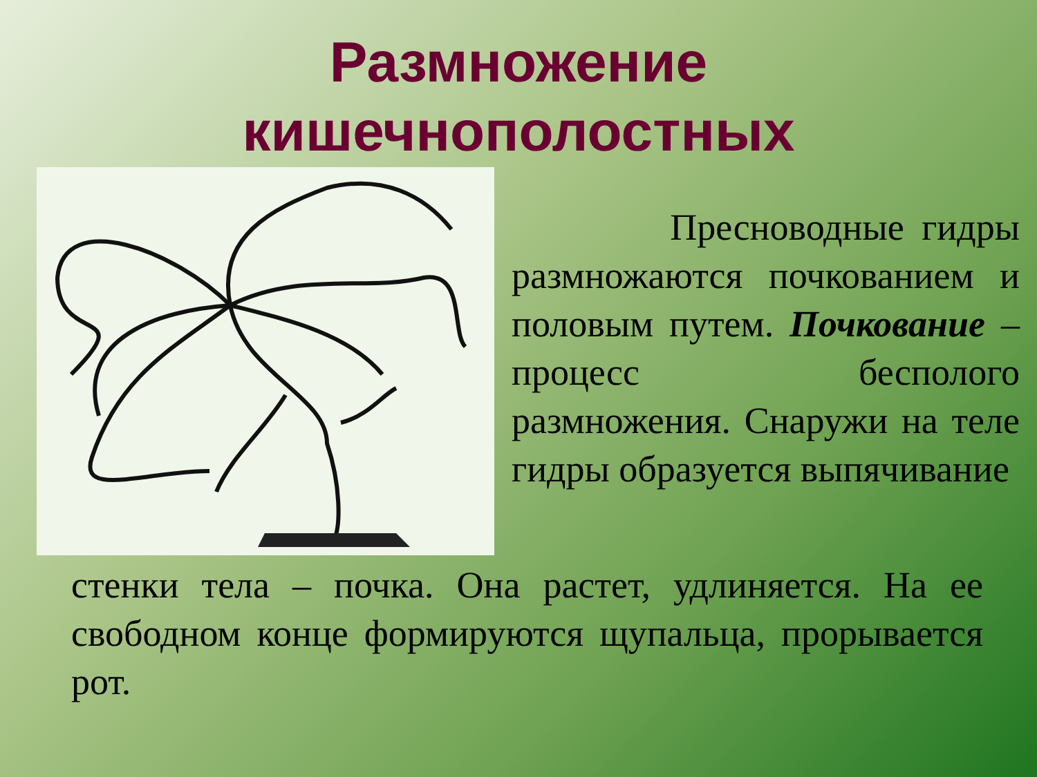Размножение
кишечнополостных
Пресноводные гидры размножаются почкованием и половым путем. Почкование – процесс бесполого размножения. Снаружи на теле гидры образуется выпячивание
стенки тела – почка. Она растет, удлиняется. На ее свободном конце формируются щупальца, прорывается рот.